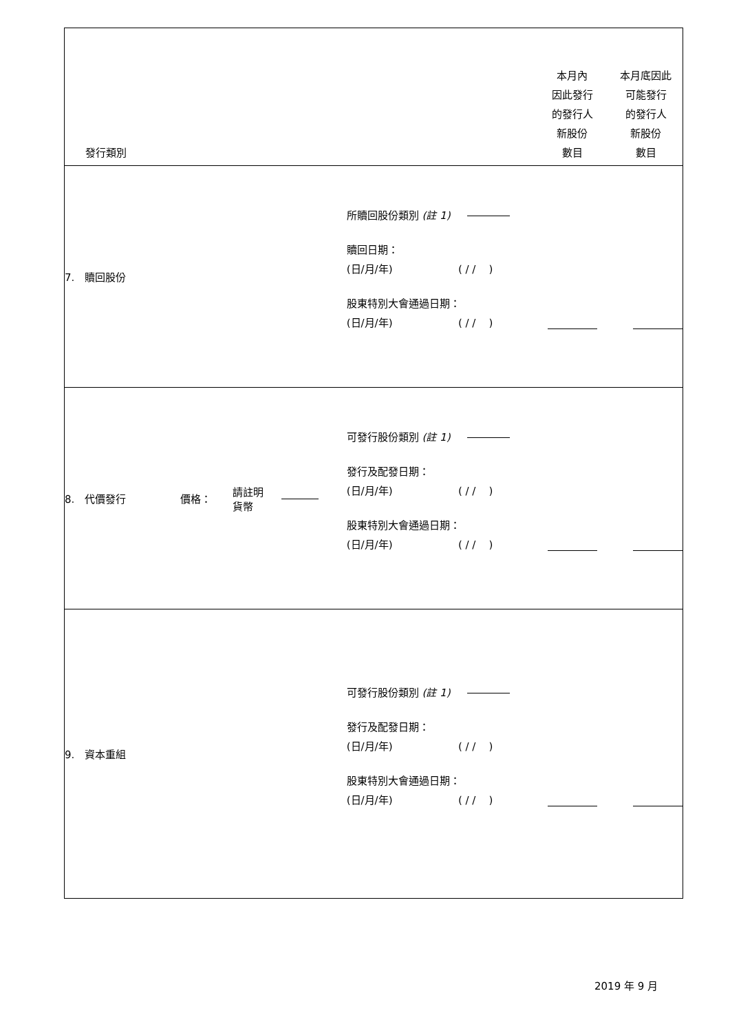| 發行類別 | | | | | 本月內 因此發行 的發行人 新股份 數目 | 本月底因此 可能發行 的發行人 新股份 數目 |
| --- | --- | --- | --- | --- | --- | --- |
| 7. 贖回股份 | | | | 所贖回股份類別 (註 1) 贖回日期： (日/月/年) ( / / ) 股東特別大會通過日期： (日/月/年) ( / / ) | | |
| 8. 代價發行 | 價格： | 請註明 貨幣 | | 可發行股份類別 (註 1) 發行及配發日期： (日/月/年) ( / / ) 股東特別大會通過日期： (日/月/年) ( / / ) | | |
| 9. 資本重組 | | | | 可發行股份類別 (註 1) 發行及配發日期： (日/月/年) ( / / ) 股東特別大會通過日期： (日/月/年) ( / / ) | | |
2019 年 9 月